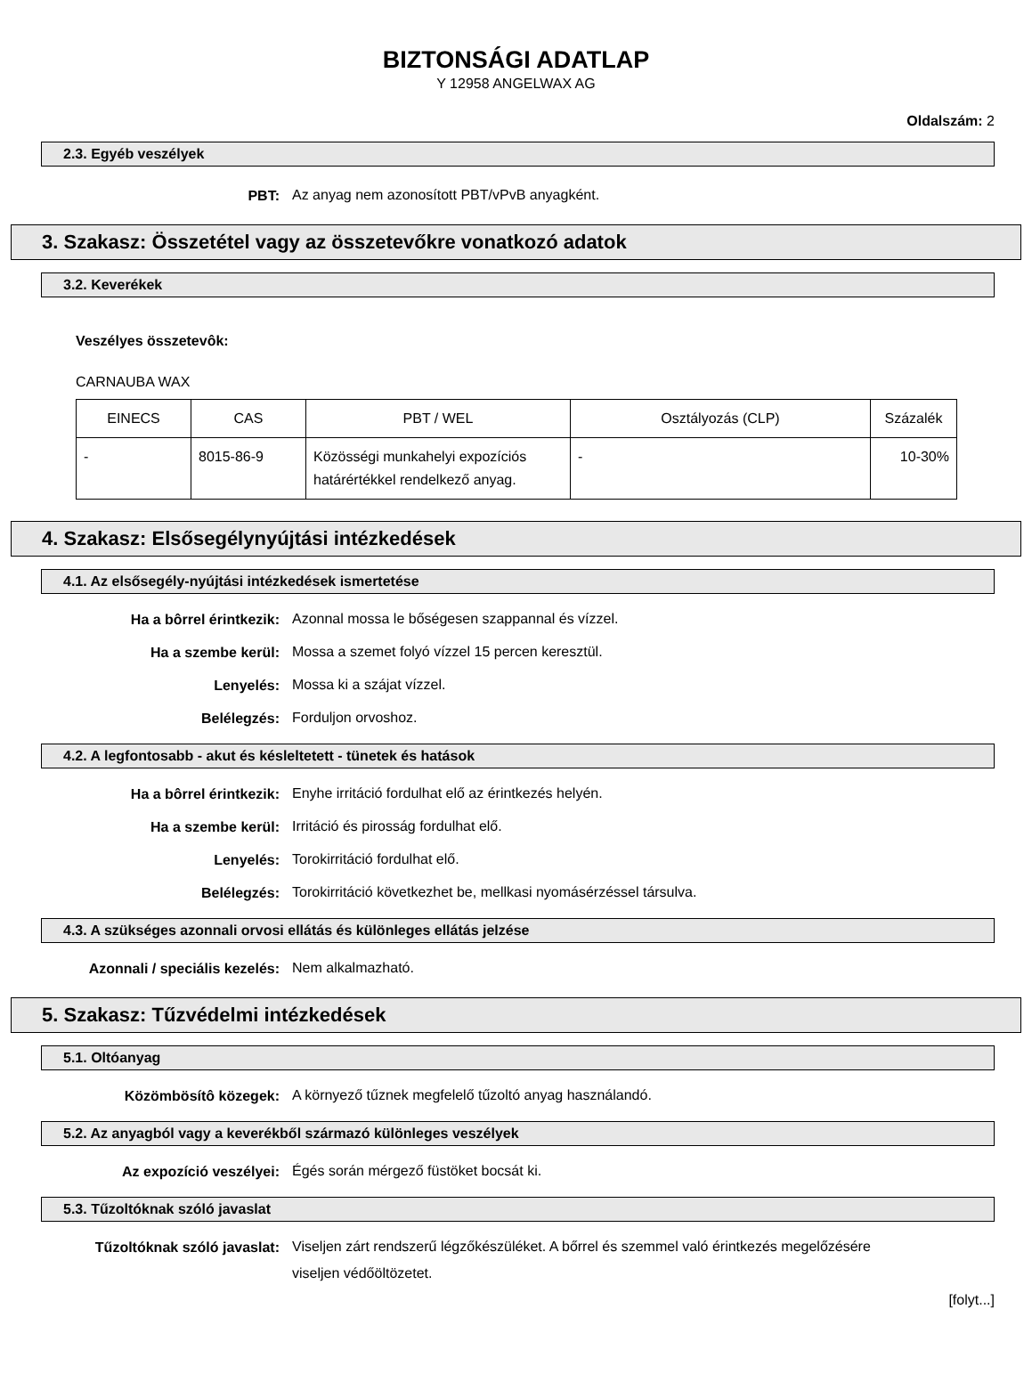BIZTONSÁGI ADATLAP
Y 12958 ANGELWAX AG
Oldalszám: 2
2.3. Egyéb veszélyek
PBT:
Az anyag nem azonosított PBT/vPvB anyagként.
3. Szakasz: Összetétel vagy az összetevőkre vonatkozó adatok
3.2. Keverékek
Veszélyes összetevôk:
CARNAUBA WAX
| EINECS | CAS | PBT / WEL | Osztályozás (CLP) | Százalék |
| - | 8015-86-9 | Közösségi munkahelyi expozíciós határértékkel rendelkező anyag. | - | 10-30% |
4. Szakasz: Elsősegélynyújtási intézkedések
4.1. Az elsősegély-nyújtási intézkedések ismertetése
Ha a bôrrel érintkezik:
Azonnal mossa le bőségesen szappannal és vízzel.
Ha a szembe kerül:
Mossa a szemet folyó vízzel 15 percen keresztül.
Lenyelés:
Mossa ki a szájat vízzel.
Belélegzés:
Forduljon orvoshoz.
4.2. A legfontosabb - akut és késleltetett - tünetek és hatások
Ha a bôrrel érintkezik:
Enyhe irritáció fordulhat elő az érintkezés helyén.
Ha a szembe kerül:
Irritáció és pirosság fordulhat elő.
Lenyelés:
Torokirritáció fordulhat elő.
Belélegzés:
Torokirritáció következhet be, mellkasi nyomásérzéssel társulva.
4.3. A szükséges azonnali orvosi ellátás és különleges ellátás jelzése
Azonnali / speciális kezelés:
Nem alkalmazható.
5. Szakasz: Tűzvédelmi intézkedések
5.1. Oltóanyag
Közömbösítô közegek:
A környező tűznek megfelelő tűzoltó anyag használandó.
5.2. Az anyagból vagy a keverékből származó különleges veszélyek
Az expozíció veszélyei:
Égés során mérgező füstöket bocsát ki.
5.3. Tűzoltóknak szóló javaslat
Tűzoltóknak szóló javaslat:
Viseljen zárt rendszerű légzőkészüléket. A bőrrel és szemmel való érintkezés megelőzésére viseljen védőöltözetet.
[folyt...]